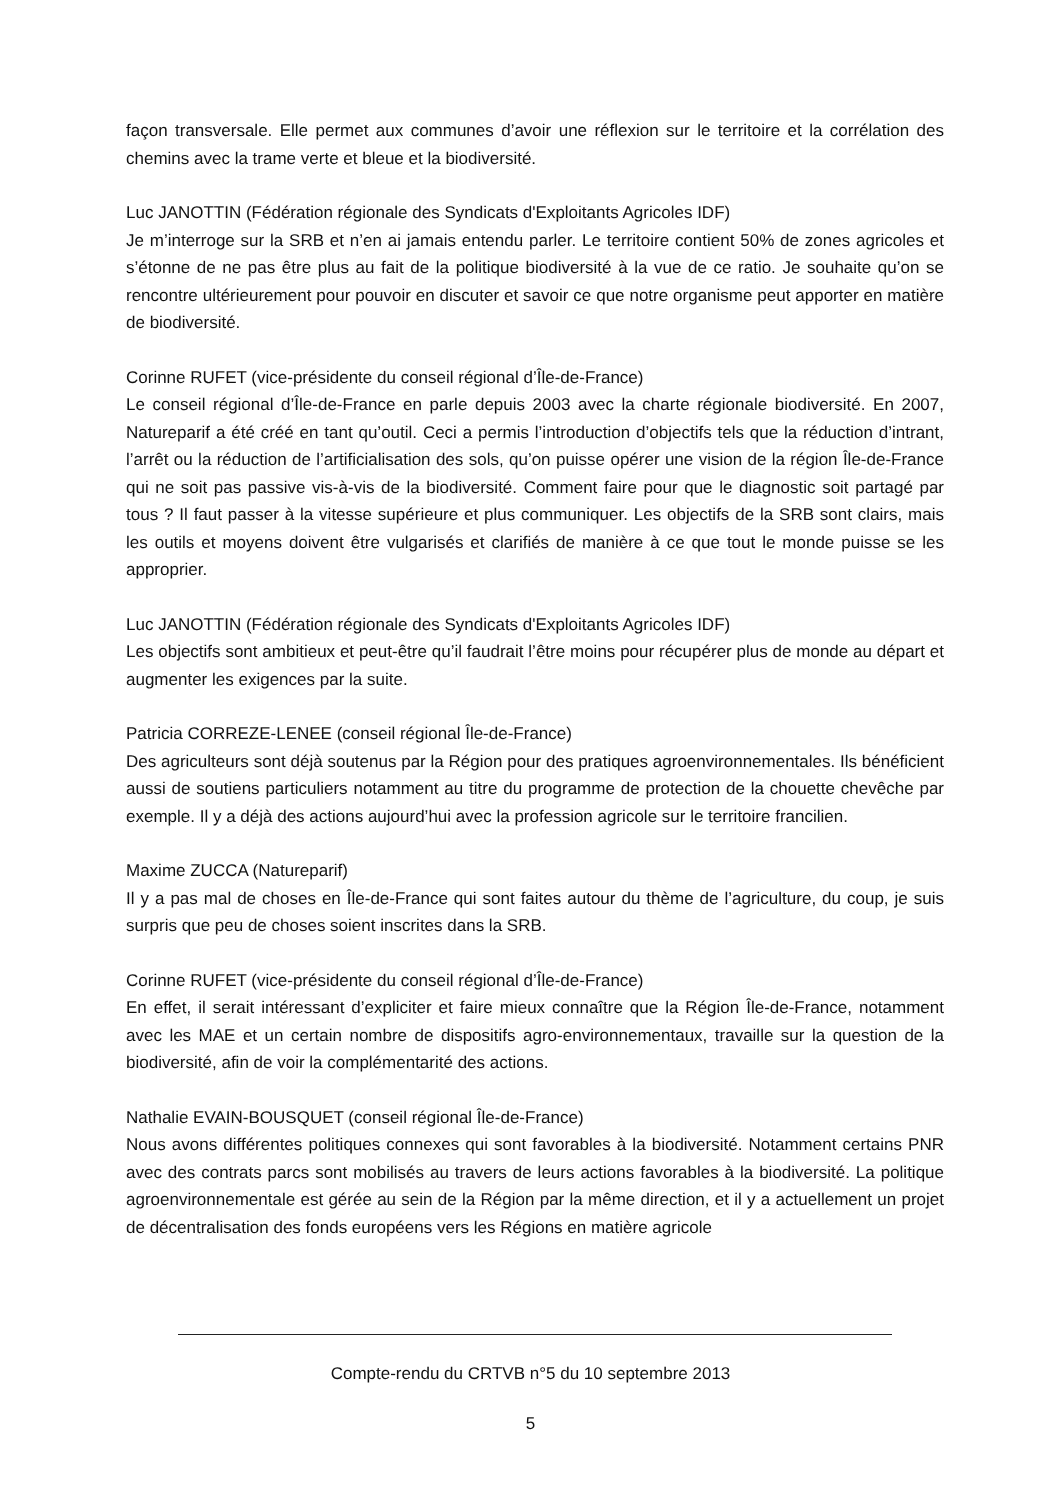façon transversale. Elle permet aux communes d’avoir une réflexion sur le territoire et la corrélation des chemins avec la trame verte et bleue et la biodiversité.
Luc JANOTTIN (Fédération régionale des Syndicats d'Exploitants Agricoles IDF)
Je m’interroge sur la SRB et n’en ai jamais entendu parler. Le territoire contient 50% de zones agricoles et s’étonne de ne pas être plus au fait de la politique biodiversité à la vue de ce ratio. Je souhaite qu’on se rencontre ultérieurement pour pouvoir en discuter et savoir ce que notre organisme peut apporter en matière de biodiversité.
Corinne RUFET (vice-présidente du conseil régional d’Île-de-France)
Le conseil régional d’Île-de-France en parle depuis 2003 avec la charte régionale biodiversité. En 2007, Natureparif a été créé en tant qu’outil. Ceci a permis l’introduction d’objectifs tels que la réduction d’intrant, l’arrêt ou la réduction de l’artificialisation des sols, qu’on puisse opérer une vision de la région Île-de-France qui ne soit pas passive vis-à-vis de la biodiversité. Comment faire pour que le diagnostic soit partagé par tous ? Il faut passer à la vitesse supérieure et plus communiquer. Les objectifs de la SRB sont clairs, mais les outils et moyens doivent être vulgarisés et clarifiés de manière à ce que tout le monde puisse se les approprier.
Luc JANOTTIN (Fédération régionale des Syndicats d'Exploitants Agricoles IDF)
Les objectifs sont ambitieux et peut-être qu’il faudrait l’être moins pour récupérer plus de monde au départ et augmenter les exigences par la suite.
Patricia CORREZE-LENEE (conseil régional Île-de-France)
Des agriculteurs sont déjà soutenus par la Région pour des pratiques agroenvironnementales. Ils bénéficient aussi de soutiens particuliers notamment au titre du programme de protection de la chouette chevêche par exemple. Il y a déjà des actions aujourd’hui avec la profession agricole sur le territoire francilien.
Maxime ZUCCA (Natureparif)
Il y a pas mal de choses en Île-de-France qui sont faites autour du thème de l’agriculture, du coup, je suis surpris que peu de choses soient inscrites dans la SRB.
Corinne RUFET (vice-présidente du conseil régional d’Île-de-France)
En effet, il serait intéressant d’expliciter et faire mieux connaître que la Région Île-de-France, notamment avec les MAE et un certain nombre de dispositifs agro-environnementaux, travaille sur la question de la biodiversité, afin de voir la complémentarité des actions.
Nathalie EVAIN-BOUSQUET (conseil régional Île-de-France)
Nous avons différentes politiques connexes qui sont favorables à la biodiversité. Notamment certains PNR avec des contrats parcs sont mobilisés au travers de leurs actions favorables à la biodiversité. La politique agroenvironnementale est gérée au sein de la Région par la même direction, et il y a actuellement un projet de décentralisation des fonds européens vers les Régions en matière agricole
Compte-rendu du CRTVB n°5 du 10 septembre 2013
5